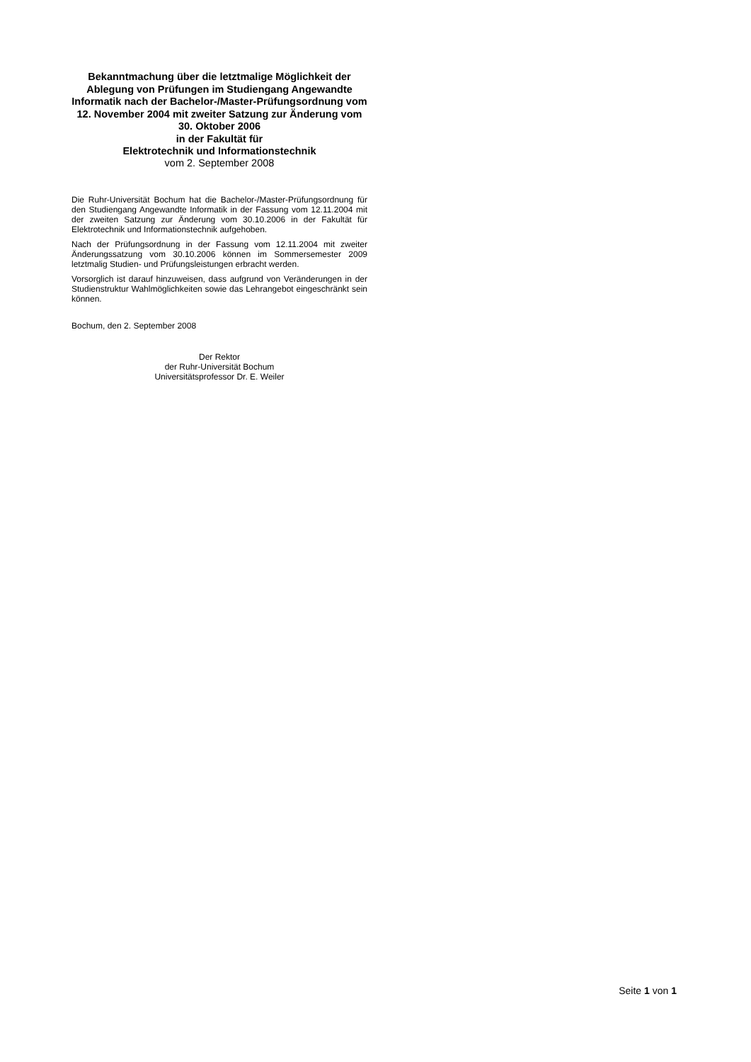Bekanntmachung über die letztmalige Möglichkeit der Ablegung von Prüfungen im Studiengang Angewandte Informatik nach der Bachelor-/Master-Prüfungsordnung vom 12. November 2004 mit zweiter Satzung zur Änderung vom 30. Oktober 2006
in der Fakultät für
Elektrotechnik und Informationstechnik
vom 2. September 2008
Die Ruhr-Universität Bochum hat die Bachelor-/Master-Prüfungsordnung für den Studiengang Angewandte Informatik in der Fassung vom 12.11.2004 mit der zweiten Satzung zur Änderung vom 30.10.2006 in der Fakultät für Elektrotechnik und Informationstechnik aufgehoben.
Nach der Prüfungsordnung in der Fassung vom 12.11.2004 mit zweiter Änderungssatzung vom 30.10.2006 können im Sommersemester 2009 letztmalig Studien- und Prüfungsleistungen erbracht werden.
Vorsorglich ist darauf hinzuweisen, dass aufgrund von Veränderungen in der Studienstruktur Wahlmöglichkeiten sowie das Lehrangebot eingeschränkt sein können.
Bochum, den 2. September 2008
Der Rektor
der Ruhr-Universität Bochum
Universitätsprofessor Dr. E. Weiler
Seite 1 von 1